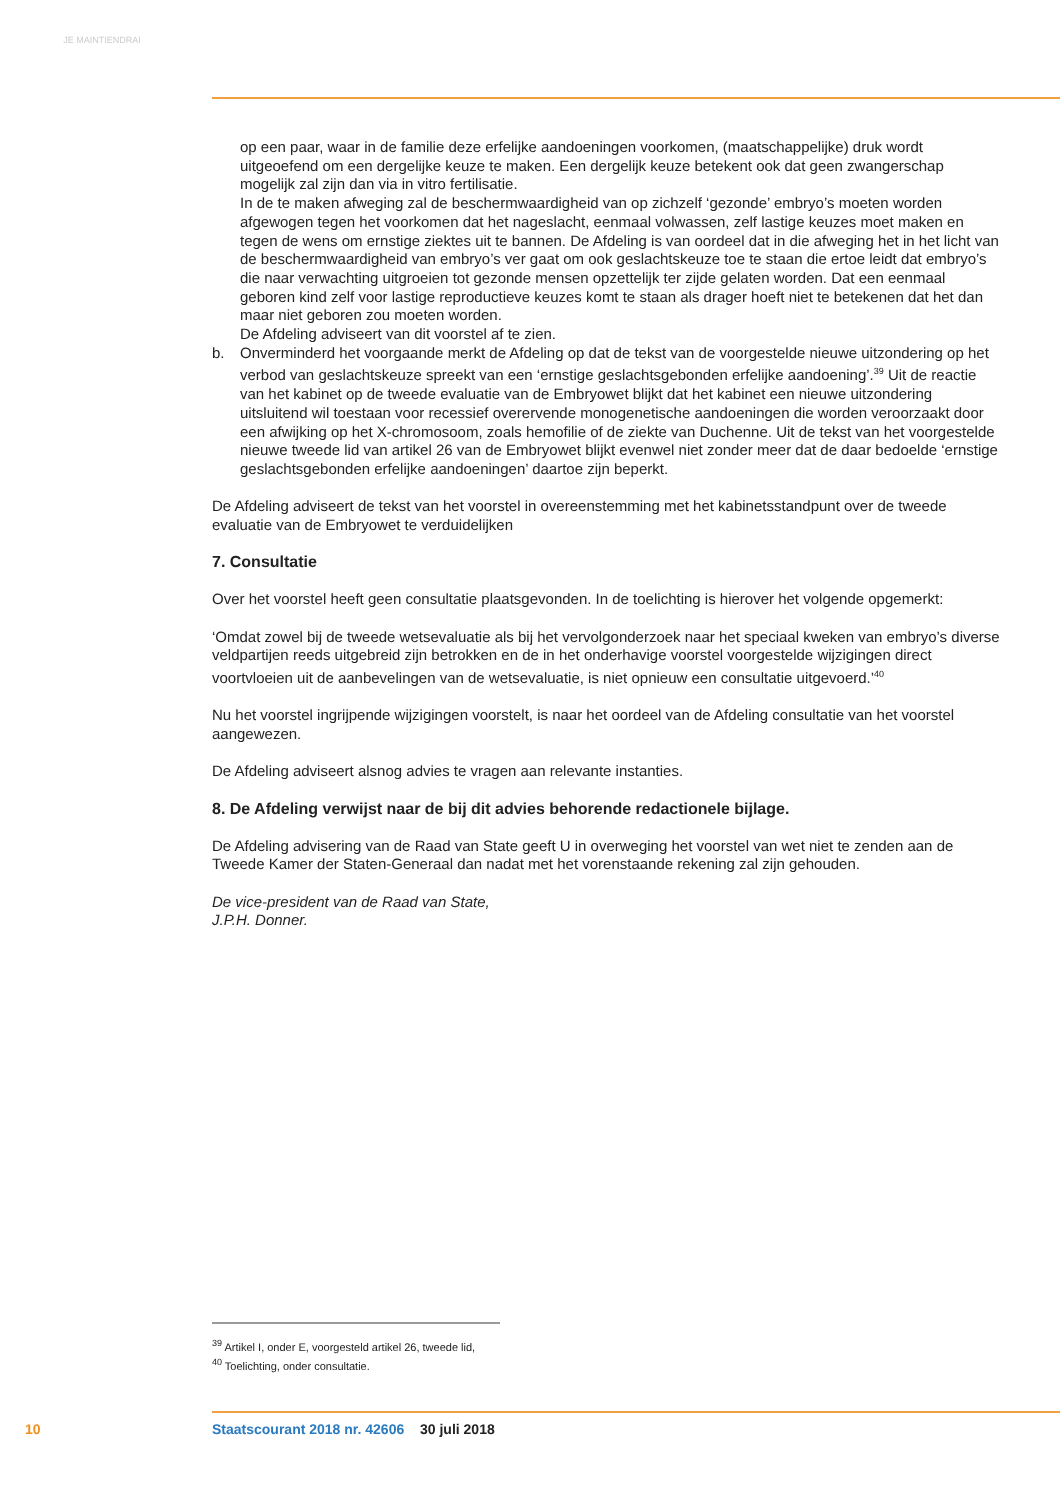JE MAINTIENDRAI
op een paar, waar in de familie deze erfelijke aandoeningen voorkomen, (maatschappelijke) druk wordt uitgeoefend om een dergelijke keuze te maken. Een dergelijk keuze betekent ook dat geen zwangerschap mogelijk zal zijn dan via in vitro fertilisatie.
In de te maken afweging zal de beschermwaardigheid van op zichzelf ‘gezonde’ embryo’s moeten worden afgewogen tegen het voorkomen dat het nageslacht, eenmaal volwassen, zelf lastige keuzes moet maken en tegen de wens om ernstige ziektes uit te bannen. De Afdeling is van oordeel dat in die afweging het in het licht van de beschermwaardigheid van embryo’s ver gaat om ook geslachtskeuze toe te staan die ertoe leidt dat embryo’s die naar verwachting uitgroeien tot gezonde mensen opzettelijk ter zijde gelaten worden. Dat een eenmaal geboren kind zelf voor lastige reproductieve keuzes komt te staan als drager hoeft niet te betekenen dat het dan maar niet geboren zou moeten worden.
De Afdeling adviseert van dit voorstel af te zien.
b. Onverminderd het voorgaande merkt de Afdeling op dat de tekst van de voorgestelde nieuwe uitzondering op het verbod van geslachtskeuze spreekt van een ‘ernstige geslachtsgebonden erfelijke aandoening’.<sup>39</sup> Uit de reactie van het kabinet op de tweede evaluatie van de Embryowet blijkt dat het kabinet een nieuwe uitzondering uitsluitend wil toestaan voor recessief overervende monogenetische aandoeningen die worden veroorzaakt door een afwijking op het X-chromosoom, zoals hemofilie of de ziekte van Duchenne. Uit de tekst van het voorgestelde nieuwe tweede lid van artikel 26 van de Embryowet blijkt evenwel niet zonder meer dat de daar bedoelde ‘ernstige geslachtsgebonden erfelijke aandoeningen’ daartoe zijn beperkt.
De Afdeling adviseert de tekst van het voorstel in overeenstemming met het kabinetsstandpunt over de tweede evaluatie van de Embryowet te verduidelijken
7. Consultatie
Over het voorstel heeft geen consultatie plaatsgevonden. In de toelichting is hierover het volgende opgemerkt:
‘Omdat zowel bij de tweede wetsevaluatie als bij het vervolgonderzoek naar het speciaal kweken van embryo’s diverse veldpartijen reeds uitgebreid zijn betrokken en de in het onderhavige voorstel voorgestelde wijzigingen direct voortvloeien uit de aanbevelingen van de wetsevaluatie, is niet opnieuw een consultatie uitgevoerd.’<sup>40</sup>
Nu het voorstel ingrijpende wijzigingen voorstelt, is naar het oordeel van de Afdeling consultatie van het voorstel aangewezen.
De Afdeling adviseert alsnog advies te vragen aan relevante instanties.
8. De Afdeling verwijst naar de bij dit advies behorende redactionele bijlage.
De Afdeling advisering van de Raad van State geeft U in overweging het voorstel van wet niet te zenden aan de Tweede Kamer der Staten-Generaal dan nadat met het vorenstaande rekening zal zijn gehouden.
De vice-president van de Raad van State,
J.P.H. Donner.
<sup>39</sup> Artikel I, onder E, voorgesteld artikel 26, tweede lid,
<sup>40</sup> Toelichting, onder consultatie.
10 Staatscourant 2018 nr. 42606 30 juli 2018